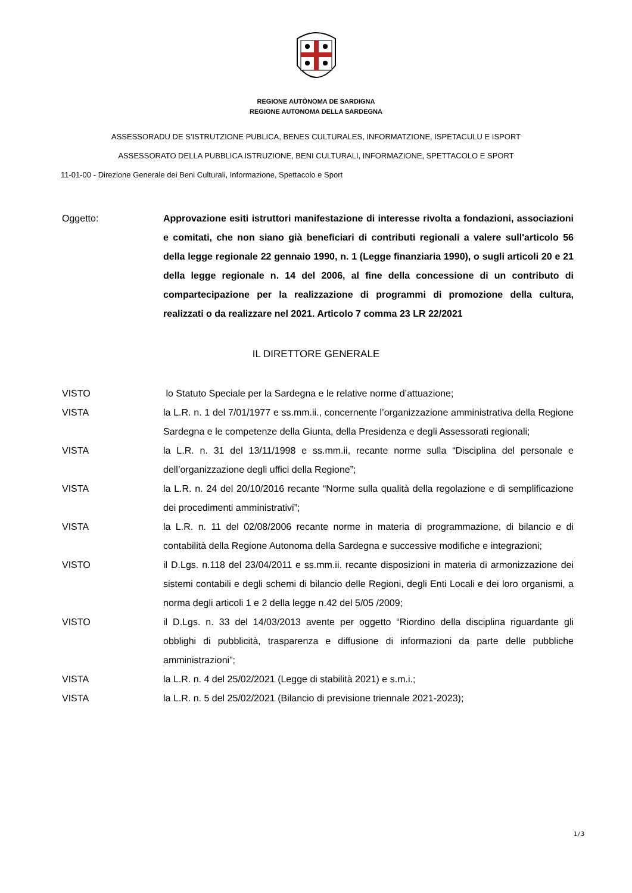REGIONE AUTÒNOMA DE SARDIGNA
REGIONE AUTONOMA DELLA SARDEGNA
ASSESSORADU DE S'ISTRUTZIONE PUBLICA, BENES CULTURALES, INFORMATZIONE, ISPETACULU E ISPORT
ASSESSORATO DELLA PUBBLICA ISTRUZIONE, BENI CULTURALI, INFORMAZIONE, SPETTACOLO E SPORT
11-01-00 - Direzione Generale dei Beni Culturali, Informazione, Spettacolo e Sport
Oggetto: Approvazione esiti istruttori manifestazione di interesse rivolta a fondazioni, associazioni e comitati, che non siano già beneficiari di contributi regionali a valere sull'articolo 56 della legge regionale 22 gennaio 1990, n. 1 (Legge finanziaria 1990), o sugli articoli 20 e 21 della legge regionale n. 14 del 2006, al fine della concessione di un contributo di compartecipazione per la realizzazione di programmi di promozione della cultura, realizzati o da realizzare nel 2021. Articolo 7 comma 23 LR 22/2021
IL DIRETTORE GENERALE
VISTO lo Statuto Speciale per la Sardegna e le relative norme d’attuazione;
VISTA la L.R. n. 1 del 7/01/1977 e ss.mm.ii., concernente l’organizzazione amministrativa della Regione Sardegna e le competenze della Giunta, della Presidenza e degli Assessorati regionali;
VISTA la L.R. n. 31 del 13/11/1998 e ss.mm.ii, recante norme sulla “Disciplina del personale e dell’organizzazione degli uffici della Regione”;
VISTA la L.R. n. 24 del 20/10/2016 recante “Norme sulla qualità della regolazione e di semplificazione dei procedimenti amministrativi”;
VISTA la L.R. n. 11 del 02/08/2006 recante norme in materia di programmazione, di bilancio e di contabilità della Regione Autonoma della Sardegna e successive modifiche e integrazioni;
VISTO il D.Lgs. n.118 del 23/04/2011 e ss.mm.ii. recante disposizioni in materia di armonizzazione dei sistemi contabili e degli schemi di bilancio delle Regioni, degli Enti Locali e dei loro organismi, a norma degli articoli 1 e 2 della legge n.42 del 5/05 /2009;
VISTO il D.Lgs. n. 33 del 14/03/2013 avente per oggetto “Riordino della disciplina riguardante gli obblighi di pubblicità, trasparenza e diffusione di informazioni da parte delle pubbliche amministrazioni”;
VISTA la L.R. n. 4 del 25/02/2021 (Legge di stabilità 2021) e s.m.i.;
VISTA la L.R. n. 5 del 25/02/2021 (Bilancio di previsione triennale 2021-2023);
1/3